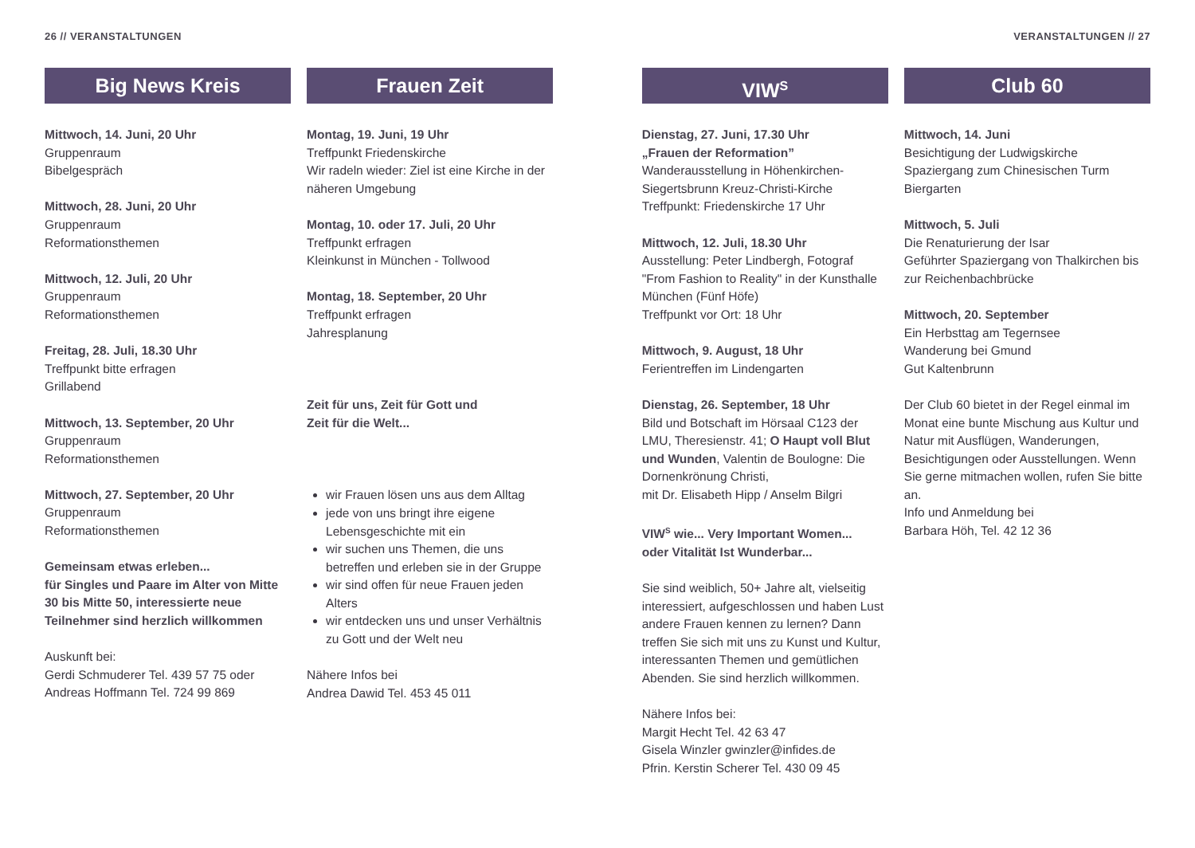26 // VERANSTALTUNGEN VERANSTALTUNGEN // 27
Big News Kreis
Mittwoch, 14. Juni, 20 Uhr
Gruppenraum
Bibelgespräch
Mittwoch, 28. Juni, 20 Uhr
Gruppenraum
Reformationsthemen
Mittwoch, 12. Juli, 20 Uhr
Gruppenraum
Reformationsthemen
Freitag, 28. Juli, 18.30 Uhr
Treffpunkt bitte erfragen
Grillabend
Mittwoch, 13. September, 20 Uhr
Gruppenraum
Reformationsthemen
Mittwoch, 27. September, 20 Uhr
Gruppenraum
Reformationsthemen
Gemeinsam etwas erleben...
für Singles und Paare im Alter von Mitte 30 bis Mitte 50, interessierte neue Teilnehmer sind herzlich willkommen
Auskunft bei:
Gerdi Schmuderer Tel. 439 57 75 oder
Andreas Hoffmann Tel. 724 99 869
Frauen Zeit
Montag, 19. Juni, 19 Uhr
Treffpunkt Friedenskirche
Wir radeln wieder: Ziel ist eine Kirche in der näheren Umgebung
Montag, 10. oder 17. Juli, 20 Uhr
Treffpunkt erfragen
Kleinkunst in München - Tollwood
Montag, 18. September, 20 Uhr
Treffpunkt erfragen
Jahresplanung
Zeit für uns, Zeit für Gott und
Zeit für die Welt...
wir Frauen lösen uns aus dem Alltag
jede von uns bringt ihre eigene Lebensgeschichte mit ein
wir suchen uns Themen, die uns betreffen und erleben sie in der Gruppe
wir sind offen für neue Frauen jeden Alters
wir entdecken uns und unser Verhältnis zu Gott und der Welt neu
Nähere Infos bei
Andrea Dawid Tel. 453 45 011
VIW<sup>S</sup>
Dienstag, 27. Juni, 17.30 Uhr
„Frauen der Reformation”
Wanderausstellung in Höhenkirchen-Siegertsbrunn Kreuz-Christi-Kirche
Treffpunkt: Friedenskirche 17 Uhr
Mittwoch, 12. Juli, 18.30 Uhr
Ausstellung: Peter Lindbergh, Fotograf "From Fashion to Reality" in der Kunsthalle München (Fünf Höfe)
Treffpunkt vor Ort: 18 Uhr
Mittwoch, 9. August, 18 Uhr
Ferientreffen im Lindengarten
Dienstag, 26. September, 18 Uhr
Bild und Botschaft im Hörsaal C123 der LMU, Theresienstr. 41; O Haupt voll Blut und Wunden, Valentin de Boulogne: Die Dornenkrönung Christi,
mit Dr. Elisabeth Hipp / Anselm Bilgri
VIW<sup>S</sup> wie... Very Important Women...
oder Vitalität Ist Wunderbar...
Sie sind weiblich, 50+ Jahre alt, vielseitig interessiert, aufgeschlossen und haben Lust andere Frauen kennen zu lernen? Dann treffen Sie sich mit uns zu Kunst und Kultur, interessanten Themen und gemütlichen Abenden. Sie sind herzlich willkommen.
Nähere Infos bei:
Margit Hecht Tel. 42 63 47
Gisela Winzler gwinzler@infides.de
Pfrin. Kerstin Scherer Tel. 430 09 45
Club 60
Mittwoch, 14. Juni
Besichtigung der Ludwigskirche
Spaziergang zum Chinesischen Turm
Biergarten
Mittwoch, 5. Juli
Die Renaturierung der Isar
Geführter Spaziergang von Thalkirchen bis zur Reichenbachbrücke
Mittwoch, 20. September
Ein Herbsttag am Tegernsee
Wanderung bei Gmund
Gut Kaltenbrunn
Der Club 60 bietet in der Regel einmal im Monat eine bunte Mischung aus Kultur und Natur mit Ausflügen, Wanderungen, Besichtigungen oder Ausstellungen. Wenn Sie gerne mitmachen wollen, rufen Sie bitte an.
Info und Anmeldung bei
Barbara Höh, Tel. 42 12 36